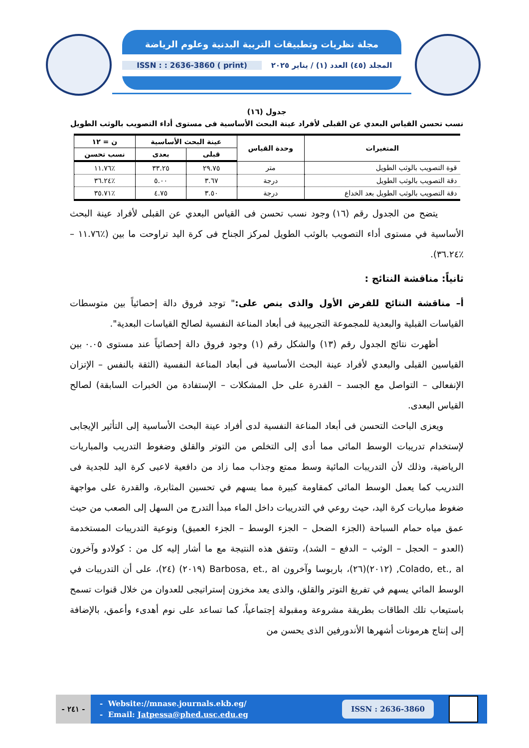مجلة نظريات وتطبيقات التربية البدنية وعلوم الرياضة
ISSN : : 2636-3860 ( print)
المجلد (٤٥) العدد (١) / يناير ٢٠٢٥
جدول (١٦)
نسب تحسن القياس البعدي عن القبلى لأفراد عينة البحث الأساسية فى مستوى أداء التصويب بالوثب الطويل
| المتغيرات | وحدة القياس | عينة البحث الأساسية | | ن = ١٢ |
| --- | --- | --- | --- | --- |
| | | قبلى | بعدى | نسب تحسن |
| قوة التصويب بالوثب الطويل | متر | ٢٩.٧٥ | ٣٣.٢٥ | ٪١١.٧٦ |
| دقة التصويب بالوثب الطويل | درجة | ٣.٦٧ | ٥.٠٠ | ٪٣٦.٢٤ |
| دقة التصويب بالوثب الطويل بعد الخداع | درجة | ٣.٥٠ | ٤.٧٥ | ٪٣٥.٧١ |
يتضح من الجدول رقم (١٦) وجود نسب تحسن فى القياس البعدي عن القبلى لأفراد عينة البحث الأساسية في مستوى أداء التصويب بالوثب الطويل لمركز الجناح فى كرة اليد تراوحت ما بين (٪١١.٧٦ – ٪٣٦.٢٤).
ثانياً: مناقشة النتائج :
أ– مناقشة النتائج للفرض الأول والذى ينص على:" توجد فروق دالة إحصائياً بين متوسطات القياسات القبلية والبعدية للمجموعة التجريبية فى أبعاد المناعة النفسية لصالح القياسات البعدية".
أظهرت نتائج الجدول رقم (١٣) والشكل رقم (١) وجود فروق دالة إحصائياً عند مستوى ٠.٠٥ بين القياسين القبلى والبعدي لأفراد عينة البحث الأساسية فى أبعاد المناعة النفسية (الثقة بالنفس – الإتزان الإنفعالى – التواصل مع الجسد – القدرة على حل المشكلات – الإستفادة من الخبرات السابقة) لصالح القياس البعدى.
ويعزى الباحث التحسن فى أبعاد المناعة النفسية لدى أفراد عينة البحث الأساسية إلى التأثير الإيجابى لإستخدام تدريبات الوسط المائى مما أدى إلى التخلص من التوتر والقلق وضغوط التدريب والمباريات الرياضية، وذلك لأن التدريبات المائية وسط ممتع وجذاب مما زاد من دافعية لاعبى كرة اليد للجدية فى التدريب كما يعمل الوسط المائى كمقاومة كبيرة مما يسهم في تحسين المثابرة، والقدرة على مواجهة ضغوط مباريات كرة اليد، حيث روعي في التدريبات داخل الماء مبدأ التدرج من السهل إلى الصعب من حيث عمق مياه حمام السباحة (الجزء الضحل – الجزء الوسط – الجزء العميق) ونوعية التدريبات المستخدمة (العدو – الحجل – الوثب – الدفع – الشد)، وتتفق هذه النتيجة مع ما أشار إليه كل من : كولادو وآخرون Colado, et., al, (٢٠١٢)(٢٦)، باربوسا وآخرون Barbosa, et., al (٢٠١٩) (٢٤)، على أن التدريبات في الوسط المائي يسهم في تفريغ التوتر والقلق، والذى يعد مخزون إستراتيجى للعدوان من خلال قنوات تسمح باستيعاب تلك الطاقات بطريقة مشروعة ومقبولة إجتماعياً، كما تساعد على نوم أهدىء وأعمق، بالإضافة إلى إنتاج هرمونات أشهرها الأندورفين الذى يحسن من
- ٢٤١ -
- Website://mnase.journals.ekb.eg/
- Email: Jatpessa@phed.usc.edu.eg
ISSN : 2636-3860